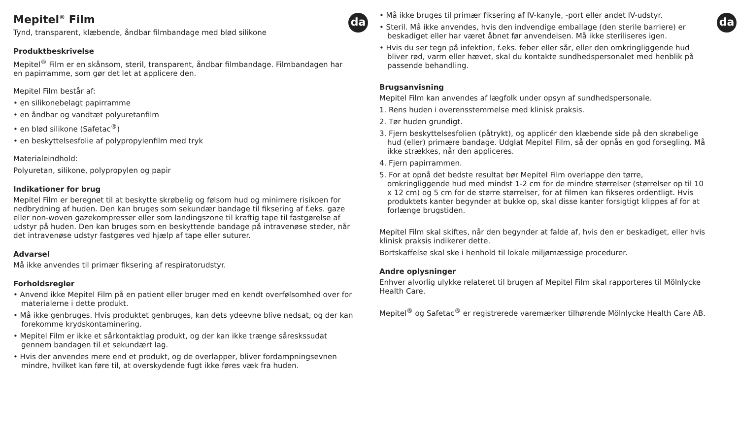da
Mepitel<sup>®</sup> Film
Tynd, transparent, klæbende, åndbar filmbandage med blød silikone
Produktbeskrivelse
Mepitel<sup>®</sup> Film er en skånsom, steril, transparent, åndbar filmbandage. Filmbandagen har en papirramme, som gør det let at applicere den.
Mepitel Film består af:
• en silikonebelagt papirramme
• en åndbar og vandtæt polyuretanfilm
• en blød silikone (Safetac<sup>®</sup>)
• en beskyttelsesfolie af polypropylenfilm med tryk
Materialeindhold:
Polyuretan, silikone, polypropylen og papir
Indikationer for brug
Mepitel Film er beregnet til at beskytte skrøbelig og følsom hud og minimere risikoen for nedbrydning af huden. Den kan bruges som sekundær bandage til fiksering af f.eks. gaze eller non-woven gazekompresser eller som landingszone til kraftig tape til fastgørelse af udstyr på huden. Den kan bruges som en beskyttende bandage på intravenøse steder, når det intravenøse udstyr fastgøres ved hjælp af tape eller suturer.
Advarsel
Må ikke anvendes til primær fiksering af respiratorudstyr.
Forholdsregler
• Anvend ikke Mepitel Film på en patient eller bruger med en kendt overfølsomhed over for materialerne i dette produkt.
• Må ikke genbruges. Hvis produktet genbruges, kan dets ydeevne blive nedsat, og der kan forekomme krydskontaminering.
• Mepitel Film er ikke et sårkontaktlag produkt, og der kan ikke trænge såreskssudat gennem bandagen til et sekundært lag.
• Hvis der anvendes mere end et produkt, og de overlapper, bliver fordampningsevnen mindre, hvilket kan føre til, at overskydende fugt ikke føres væk fra huden.
da
• Må ikke bruges til primær fiksering af IV-kanyle, -port eller andet IV-udstyr.
• Steril. Må ikke anvendes, hvis den indvendige emballage (den sterile barriere) er beskadiget eller har været åbnet før anvendelsen. Må ikke steriliseres igen.
• Hvis du ser tegn på infektion, f.eks. feber eller sår, eller den omkringliggende hud bliver rød, varm eller hævet, skal du kontakte sundhedspersonalet med henblik på passende behandling.
Brugsanvisning
Mepitel Film kan anvendes af lægfolk under opsyn af sundhedspersonale.
1. Rens huden i overensstemmelse med klinisk praksis.
2. Tør huden grundigt.
3. Fjern beskyttelsesfolien (påtrykt), og applicér den klæbende side på den skrøbelige hud (eller) primære bandage. Udglat Mepitel Film, så der opnås en god forsegling. Må ikke strækkes, når den appliceres.
4. Fjern papirrammen.
5. For at opnå det bedste resultat bør Mepitel Film overlappe den tørre, omkringliggende hud med mindst 1-2 cm for de mindre størrelser (størrelser op til 10 x 12 cm) og 5 cm for de større størrelser, for at filmen kan fikseres ordentligt. Hvis produktets kanter begynder at bukke op, skal disse kanter forsigtigt klippes af for at forlænge brugstiden.
Mepitel Film skal skiftes, når den begynder at falde af, hvis den er beskadiget, eller hvis klinisk praksis indikerer dette.
Bortskaffelse skal ske i henhold til lokale miljømæssige procedurer.
Andre oplysninger
Enhver alvorlig ulykke relateret til brugen af Mepitel Film skal rapporteres til Mölnlycke Health Care.
Mepitel<sup>®</sup> og Safetac<sup>®</sup> er registrerede varemærker tilhørende Mölnlycke Health Care AB.